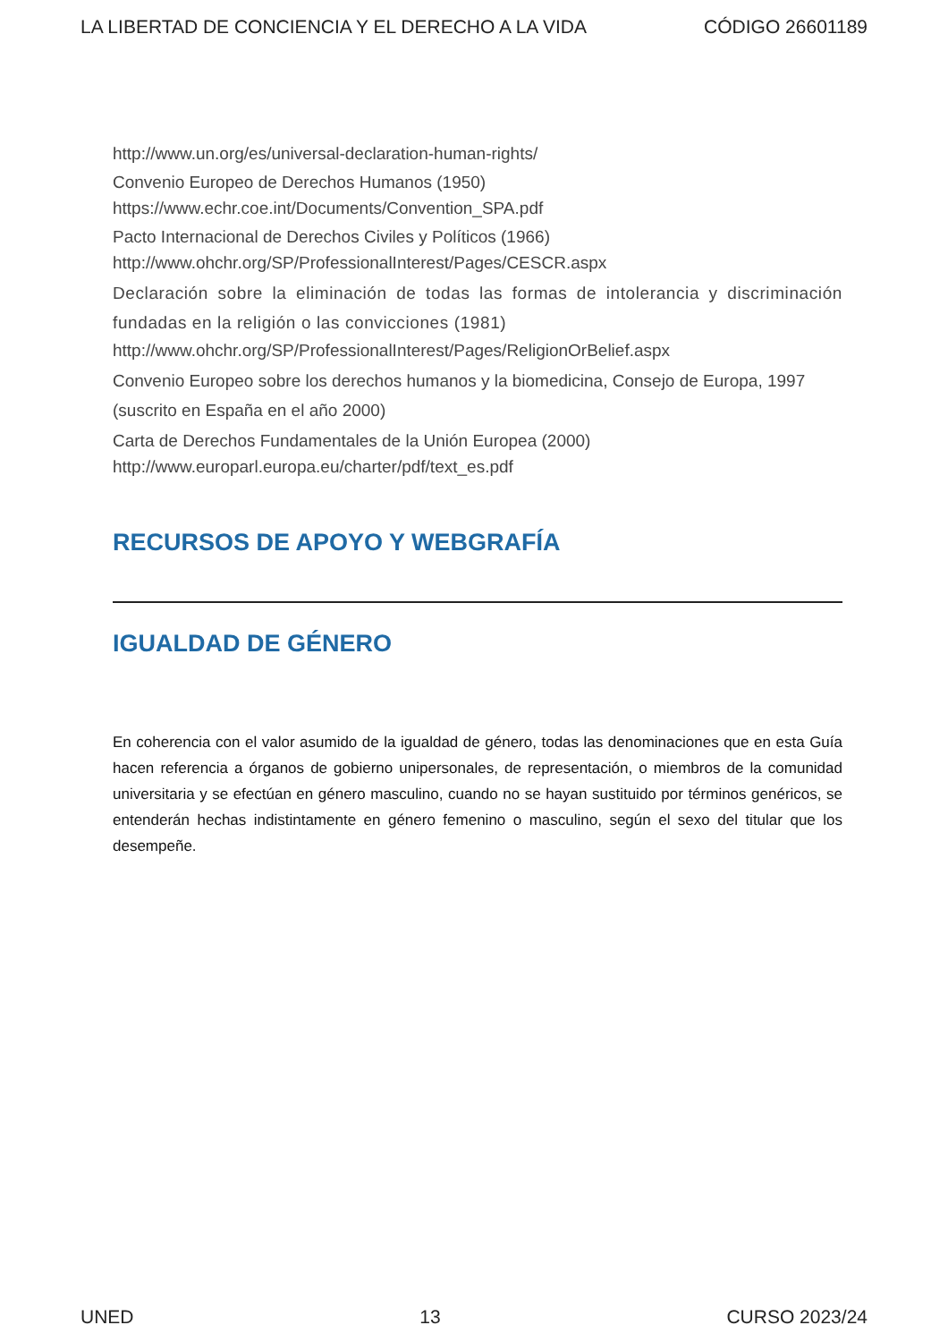LA LIBERTAD DE CONCIENCIA Y EL DERECHO A LA VIDA CÓDIGO 26601189
http://www.un.org/es/universal-declaration-human-rights/
Convenio Europeo de Derechos Humanos (1950)
https://www.echr.coe.int/Documents/Convention_SPA.pdf
Pacto Internacional de Derechos Civiles y Políticos (1966)
http://www.ohchr.org/SP/ProfessionalInterest/Pages/CESCR.aspx
Declaración sobre la eliminación de todas las formas de intolerancia y discriminación fundadas en la religión o las convicciones (1981)
http://www.ohchr.org/SP/ProfessionalInterest/Pages/ReligionOrBelief.aspx
Convenio Europeo sobre los derechos humanos y la biomedicina, Consejo de Europa, 1997 (suscrito en España en el año 2000)
Carta de Derechos Fundamentales de la Unión Europea (2000)
http://www.europarl.europa.eu/charter/pdf/text_es.pdf
RECURSOS DE APOYO Y WEBGRAFÍA
IGUALDAD DE GÉNERO
En coherencia con el valor asumido de la igualdad de género, todas las denominaciones que en esta Guía hacen referencia a órganos de gobierno unipersonales, de representación, o miembros de la comunidad universitaria y se efectúan en género masculino, cuando no se hayan sustituido por términos genéricos, se entenderán hechas indistintamente en género femenino o masculino, según el sexo del titular que los desempeñe.
UNED 13 CURSO 2023/24